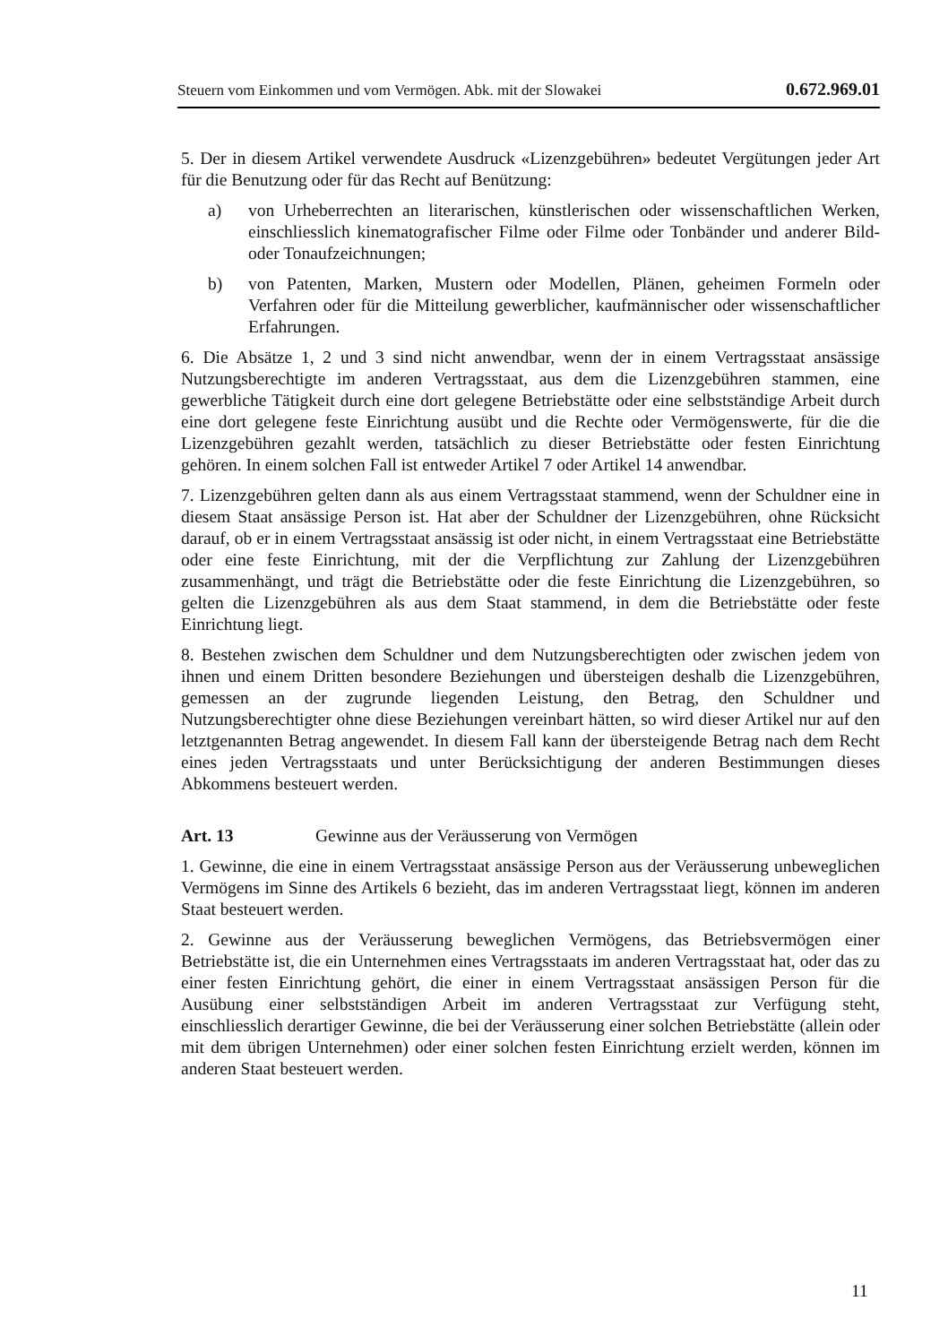Steuern vom Einkommen und vom Vermögen. Abk. mit der Slowakei 0.672.969.01
5. Der in diesem Artikel verwendete Ausdruck «Lizenzgebühren» bedeutet Vergütungen jeder Art für die Benutzung oder für das Recht auf Benützung:
a) von Urheberrechten an literarischen, künstlerischen oder wissenschaftlichen Werken, einschliesslich kinematografischer Filme oder Filme oder Tonbänder und anderer Bild- oder Tonaufzeichnungen;
b) von Patenten, Marken, Mustern oder Modellen, Plänen, geheimen Formeln oder Verfahren oder für die Mitteilung gewerblicher, kaufmännischer oder wissenschaftlicher Erfahrungen.
6. Die Absätze 1, 2 und 3 sind nicht anwendbar, wenn der in einem Vertragsstaat ansässige Nutzungsberechtigte im anderen Vertragsstaat, aus dem die Lizenzgebühren stammen, eine gewerbliche Tätigkeit durch eine dort gelegene Betriebstätte oder eine selbstständige Arbeit durch eine dort gelegene feste Einrichtung ausübt und die Rechte oder Vermögenswerte, für die die Lizenzgebühren gezahlt werden, tatsächlich zu dieser Betriebstätte oder festen Einrichtung gehören. In einem solchen Fall ist entweder Artikel 7 oder Artikel 14 anwendbar.
7. Lizenzgebühren gelten dann als aus einem Vertragsstaat stammend, wenn der Schuldner eine in diesem Staat ansässige Person ist. Hat aber der Schuldner der Lizenzgebühren, ohne Rücksicht darauf, ob er in einem Vertragsstaat ansässig ist oder nicht, in einem Vertragsstaat eine Betriebstätte oder eine feste Einrichtung, mit der die Verpflichtung zur Zahlung der Lizenzgebühren zusammenhängt, und trägt die Betriebstätte oder die feste Einrichtung die Lizenzgebühren, so gelten die Lizenzgebühren als aus dem Staat stammend, in dem die Betriebstätte oder feste Einrichtung liegt.
8. Bestehen zwischen dem Schuldner und dem Nutzungsberechtigten oder zwischen jedem von ihnen und einem Dritten besondere Beziehungen und übersteigen deshalb die Lizenzgebühren, gemessen an der zugrunde liegenden Leistung, den Betrag, den Schuldner und Nutzungsberechtigter ohne diese Beziehungen vereinbart hätten, so wird dieser Artikel nur auf den letztgenannten Betrag angewendet. In diesem Fall kann der übersteigende Betrag nach dem Recht eines jeden Vertragsstaats und unter Berücksichtigung der anderen Bestimmungen dieses Abkommens besteuert werden.
Art. 13 Gewinne aus der Veräusserung von Vermögen
1. Gewinne, die eine in einem Vertragsstaat ansässige Person aus der Veräusserung unbeweglichen Vermögens im Sinne des Artikels 6 bezieht, das im anderen Vertragsstaat liegt, können im anderen Staat besteuert werden.
2. Gewinne aus der Veräusserung beweglichen Vermögens, das Betriebsvermögen einer Betriebstätte ist, die ein Unternehmen eines Vertragsstaats im anderen Vertragsstaat hat, oder das zu einer festen Einrichtung gehört, die einer in einem Vertragsstaat ansässigen Person für die Ausübung einer selbstständigen Arbeit im anderen Vertragsstaat zur Verfügung steht, einschliesslich derartiger Gewinne, die bei der Veräusserung einer solchen Betriebstätte (allein oder mit dem übrigen Unternehmen) oder einer solchen festen Einrichtung erzielt werden, können im anderen Staat besteuert werden.
11